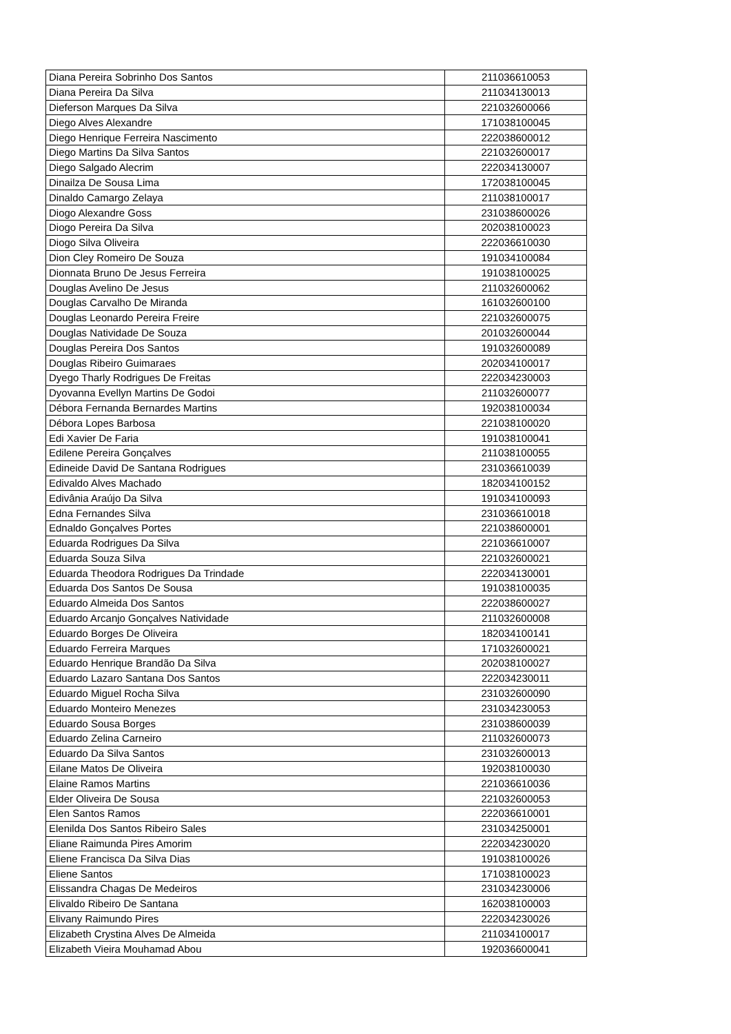| Diana Pereira Sobrinho Dos Santos | 211036610053 |
| Diana Pereira Da Silva | 211034130013 |
| Dieferson Marques Da Silva | 221032600066 |
| Diego Alves Alexandre | 171038100045 |
| Diego Henrique Ferreira Nascimento | 222038600012 |
| Diego Martins Da Silva Santos | 221032600017 |
| Diego Salgado Alecrim | 222034130007 |
| Dinailza De Sousa Lima | 172038100045 |
| Dinaldo Camargo Zelaya | 211038100017 |
| Diogo Alexandre Goss | 231038600026 |
| Diogo Pereira Da Silva | 202038100023 |
| Diogo Silva Oliveira | 222036610030 |
| Dion Cley Romeiro De Souza | 191034100084 |
| Dionnata Bruno De Jesus Ferreira | 191038100025 |
| Douglas Avelino De Jesus | 211032600062 |
| Douglas Carvalho De Miranda | 161032600100 |
| Douglas Leonardo Pereira Freire | 221032600075 |
| Douglas Natividade De Souza | 201032600044 |
| Douglas Pereira Dos Santos | 191032600089 |
| Douglas Ribeiro Guimaraes | 202034100017 |
| Dyego Tharly Rodrigues De Freitas | 222034230003 |
| Dyovanna Evellyn Martins De Godoi | 211032600077 |
| Débora Fernanda Bernardes Martins | 192038100034 |
| Débora Lopes Barbosa | 221038100020 |
| Edi Xavier De Faria | 191038100041 |
| Edilene Pereira Gonçalves | 211038100055 |
| Edineide David De Santana Rodrigues | 231036610039 |
| Edivaldo Alves Machado | 182034100152 |
| Edivânia Araújo Da Silva | 191034100093 |
| Edna Fernandes Silva | 231036610018 |
| Ednaldo Gonçalves Portes | 221038600001 |
| Eduarda Rodrigues Da Silva | 221036610007 |
| Eduarda Souza Silva | 221032600021 |
| Eduarda Theodora Rodrigues Da Trindade | 222034130001 |
| Eduarda Dos Santos De Sousa | 191038100035 |
| Eduardo Almeida Dos Santos | 222038600027 |
| Eduardo Arcanjo Gonçalves Natividade | 211032600008 |
| Eduardo Borges De Oliveira | 182034100141 |
| Eduardo Ferreira Marques | 171032600021 |
| Eduardo Henrique Brandão Da Silva | 202038100027 |
| Eduardo Lazaro Santana Dos Santos | 222034230011 |
| Eduardo Miguel Rocha Silva | 231032600090 |
| Eduardo Monteiro Menezes | 231034230053 |
| Eduardo Sousa Borges | 231038600039 |
| Eduardo Zelina Carneiro | 211032600073 |
| Eduardo Da Silva Santos | 231032600013 |
| Eilane Matos De Oliveira | 192038100030 |
| Elaine Ramos Martins | 221036610036 |
| Elder Oliveira De Sousa | 221032600053 |
| Elen Santos Ramos | 222036610001 |
| Elenilda Dos Santos Ribeiro Sales | 231034250001 |
| Eliane Raimunda Pires Amorim | 222034230020 |
| Eliene Francisca Da Silva Dias | 191038100026 |
| Eliene Santos | 171038100023 |
| Elissandra Chagas De Medeiros | 231034230006 |
| Elivaldo Ribeiro De Santana | 162038100003 |
| Elivany Raimundo Pires | 222034230026 |
| Elizabeth Crystina Alves De Almeida | 211034100017 |
| Elizabeth Vieira Mouhamad Abou | 192036600041 |